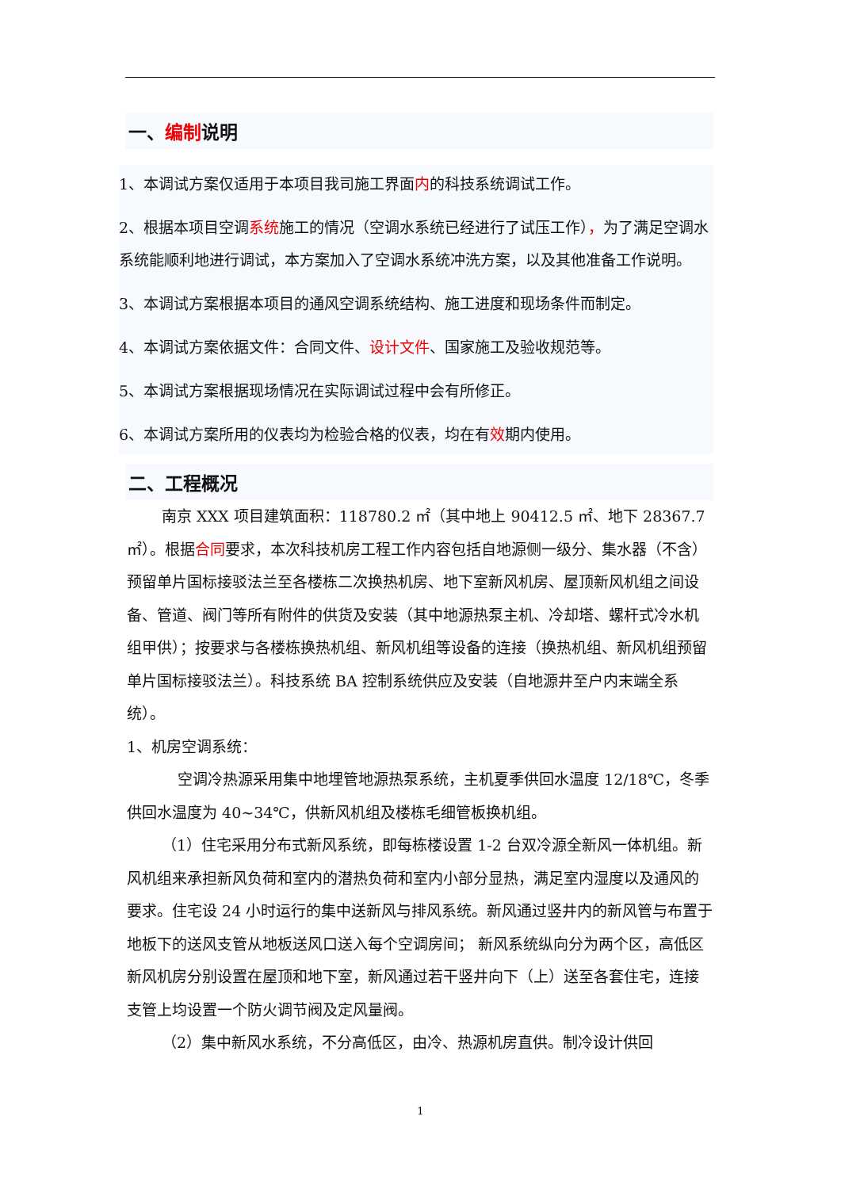一、编制说明
1、本调试方案仅适用于本项目我司施工界面内的科技系统调试工作。
2、根据本项目空调系统施工的情况（空调水系统已经进行了试压工作），为了满足空调水系统能顺利地进行调试，本方案加入了空调水系统冲洗方案，以及其他准备工作说明。
3、本调试方案根据本项目的通风空调系统结构、施工进度和现场条件而制定。
4、本调试方案依据文件：合同文件、设计文件、国家施工及验收规范等。
5、本调试方案根据现场情况在实际调试过程中会有所修正。
6、本调试方案所用的仪表均为检验合格的仪表，均在有效期内使用。
二、工程概况
南京 XXX 项目建筑面积：118780.2 ㎡（其中地上 90412.5 ㎡、地下 28367.7 ㎡）。根据合同要求，本次科技机房工程工作内容包括自地源侧一级分、集水器（不含）预留单片国标接驳法兰至各楼栋二次换热机房、地下室新风机房、屋顶新风机组之间设备、管道、阀门等所有附件的供货及安装（其中地源热泵主机、冷却塔、螺杆式冷水机组甲供）；按要求与各楼栋换热机组、新风机组等设备的连接（换热机组、新风机组预留单片国标接驳法兰）。科技系统 BA 控制系统供应及安装（自地源井至户内末端全系统）。
1、机房空调系统：
空调冷热源采用集中地埋管地源热泵系统，主机夏季供回水温度 12/18℃，冬季供回水温度为 40~34℃，供新风机组及楼栋毛细管板换机组。
（1）住宅采用分布式新风系统，即每栋楼设置 1-2 台双冷源全新风一体机组。新风机组来承担新风负荷和室内的潜热负荷和室内小部分显热，满足室内湿度以及通风的要求。住宅设 24 小时运行的集中送新风与排风系统。新风通过竖井内的新风管与布置于地板下的送风支管从地板送风口送入每个空调房间； 新风系统纵向分为两个区，高低区新风机房分别设置在屋顶和地下室，新风通过若干竖井向下（上）送至各套住宅，连接支管上均设置一个防火调节阀及定风量阀。
（2）集中新风水系统，不分高低区，由冷、热源机房直供。制冷设计供回
1